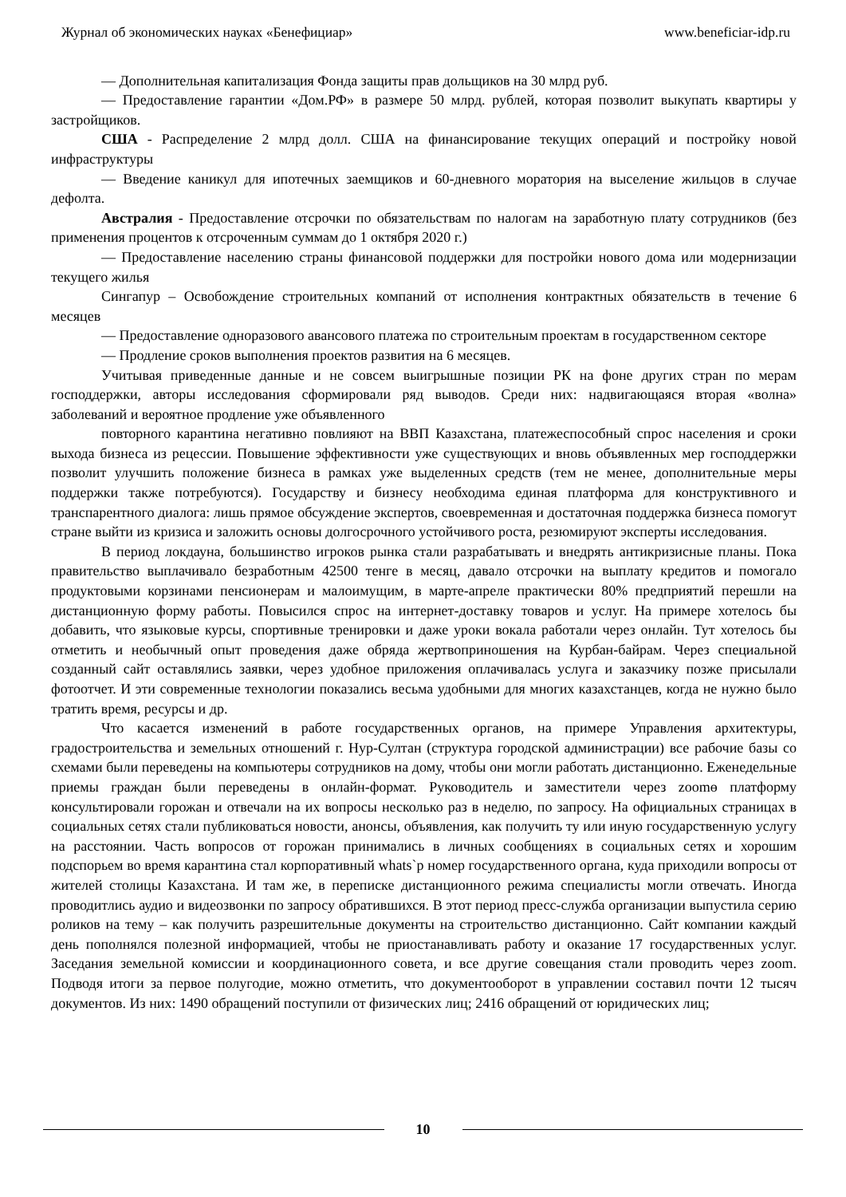Журнал об экономических науках «Бенефициар» www.beneficiar-idp.ru
— Дополнительная капитализация Фонда защиты прав дольщиков на 30 млрд руб.
— Предоставление гарантии «Дом.РФ» в размере 50 млрд. рублей, которая позволит выкупать квартиры у застройщиков.
США - Распределение 2 млрд долл. США на финансирование текущих операций и постройку новой инфраструктуры
— Введение каникул для ипотечных заемщиков и 60-дневного моратория на выселение жильцов в случае дефолта.
Австралия - Предоставление отсрочки по обязательствам по налогам на заработную плату сотрудников (без применения процентов к отсроченным суммам до 1 октября 2020 г.)
— Предоставление населению страны финансовой поддержки для постройки нового дома или модернизации текущего жилья
Сингапур – Освобождение строительных компаний от исполнения контрактных обязательств в течение 6 месяцев
— Предоставление одноразового авансового платежа по строительным проектам в государственном секторе
— Продление сроков выполнения проектов развития на 6 месяцев.
Учитывая приведенные данные и не совсем выигрышные позиции РК на фоне других стран по мерам господдержки, авторы исследования сформировали ряд выводов. Среди них: надвигающаяся вторая «волна» заболеваний и вероятное продление уже объявленного
повторного карантина негативно повлияют на ВВП Казахстана, платежеспособный спрос населения и сроки выхода бизнеса из рецессии. Повышение эффективности уже существующих и вновь объявленных мер господдержки позволит улучшить положение бизнеса в рамках уже выделенных средств (тем не менее, дополнительные меры поддержки также потребуются). Государству и бизнесу необходима единая платформа для конструктивного и транспарентного диалога: лишь прямое обсуждение экспертов, своевременная и достаточная поддержка бизнеса помогут стране выйти из кризиса и заложить основы долгосрочного устойчивого роста, резюмируют эксперты исследования.
В период локдауна, большинство игроков рынка стали разрабатывать и внедрять антикризисные планы. Пока правительство выплачивало безработным 42500 тенге в месяц, давало отсрочки на выплату кредитов и помогало продуктовыми корзинами пенсионерам и малоимущим, в марте-апреле практически 80% предприятий перешли на дистанционную форму работы. Повысился спрос на интернет-доставку товаров и услуг. На примере хотелось бы добавить, что языковые курсы, спортивные тренировки и даже уроки вокала работали через онлайн. Тут хотелось бы отметить и необычный опыт проведения даже обряда жертвоприношения на Курбан-байрам. Через специальной созданный сайт оставлялись заявки, через удобное приложения оплачивалась услуга и заказчику позже присылали фотоотчет. И эти современные технологии показались весьма удобными для многих казахстанцев, когда не нужно было тратить время, ресурсы и др.
Что касается изменений в работе государственных органов, на примере Управления архитектуры, градостроительства и земельных отношений г. Нур-Султан (структура городской администрации) все рабочие базы со схемами были переведены на компьютеры сотрудников на дому, чтобы они могли работать дистанционно. Еженедельные приемы граждан были переведены в онлайн-формат. Руководитель и заместители через zoomө платформу консультировали горожан и отвечали на их вопросы несколько раз в неделю, по запросу. На официальных страницах в социальных сетях стали публиковаться новости, анонсы, объявления, как получить ту или иную государственную услугу на расстоянии. Часть вопросов от горожан принимались в личных сообщениях в социальных сетях и хорошим подспорьем во время карантина стал корпоративный whats`p номер государственного органа, куда приходили вопросы от жителей столицы Казахстана. И там же, в переписке дистанционного режима специалисты могли отвечать. Иногда проводитлись аудио и видеозвонки по запросу обратившихся. В этот период пресс-служба организации выпустила серию роликов на тему – как получить разрешительные документы на строительство дистанционно. Сайт компании каждый день пополнялся полезной информацией, чтобы не приостанавливать работу и оказание 17 государственных услуг. Заседания земельной комиссии и координационного совета, и все другие совещания стали проводить через zoom. Подводя итоги за первое полугодие, можно отметить, что документооборот в управлении составил почти 12 тысяч документов. Из них: 1490 обращений поступили от физических лиц; 2416 обращений от юридических лиц;
10